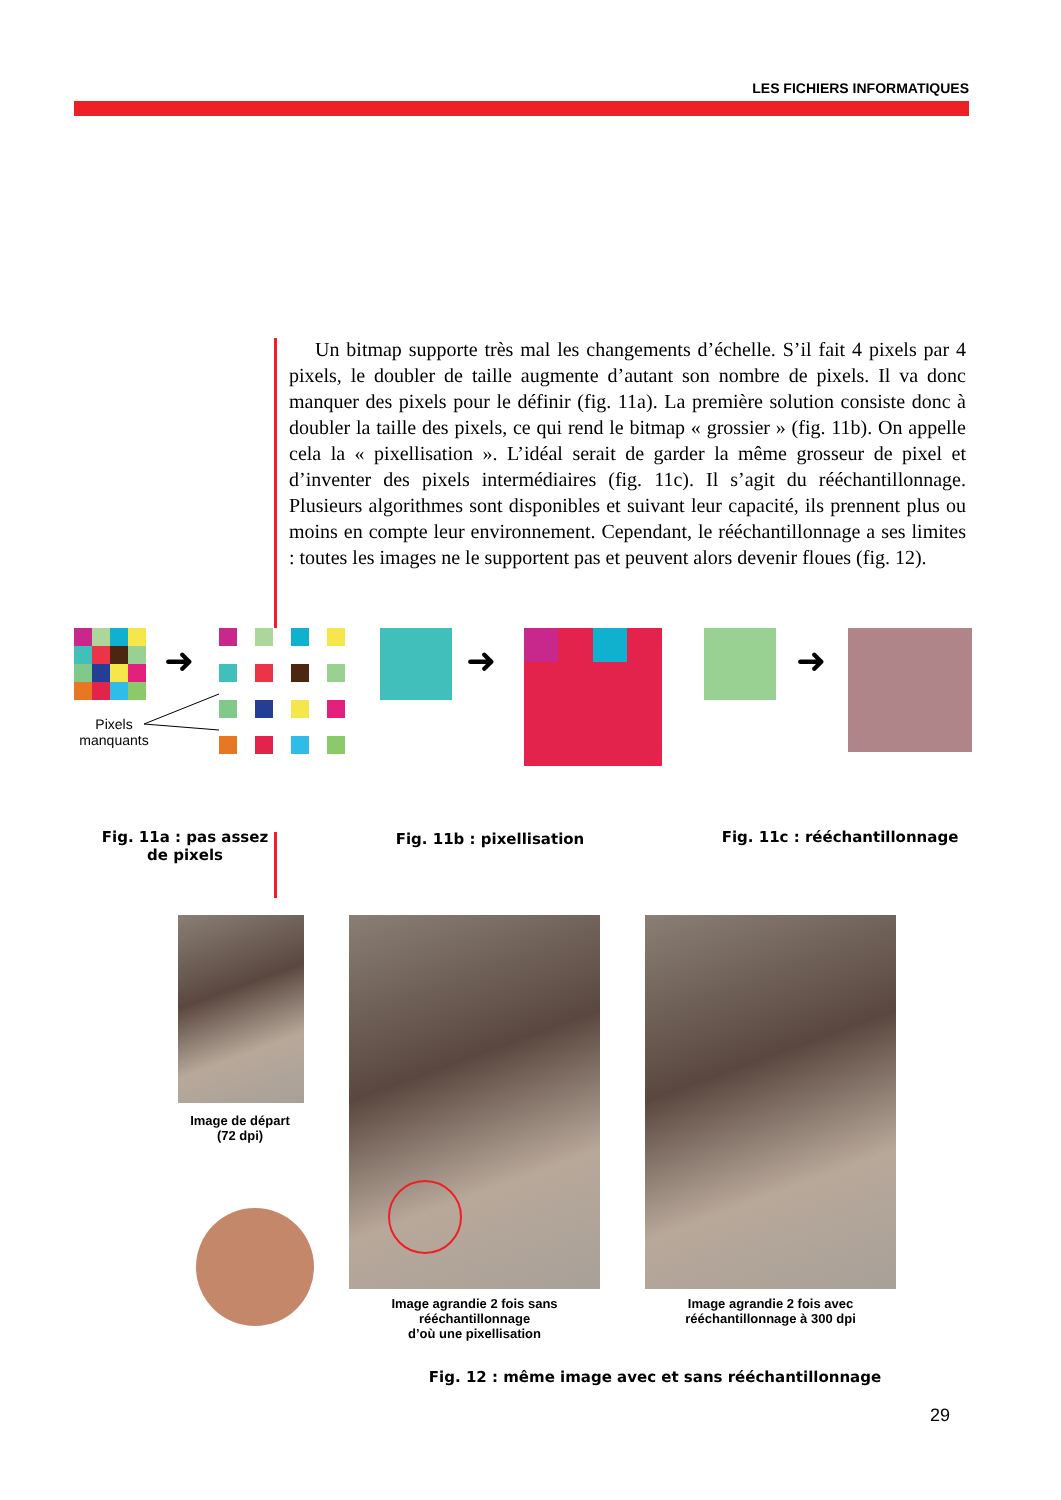LES FICHIERS INFORMATIQUES
Un bitmap supporte très mal les changements d’échelle. S’il fait 4 pixels par 4 pixels, le doubler de taille augmente d’autant son nombre de pixels. Il va donc manquer des pixels pour le définir (fig. 11a). La première solution consiste donc à doubler la taille des pixels, ce qui rend le bitmap « grossier » (fig. 11b). On appelle cela la « pixellisation ». L’idéal serait de garder la même grosseur de pixel et d’inventer des pixels intermédiaires (fig. 11c). Il s’agit du rééchantillonnage. Plusieurs algorithmes sont disponibles et suivant leur capacité, ils prennent plus ou moins en compte leur environnement. Cependant, le rééchantillonnage a ses limites : toutes les images ne le supportent pas et peuvent alors devenir floues (fig. 12).
➜
➜
➜
Pixels manquants
Fig. 11a : pas assez de pixels
Fig. 11b : pixellisation
Fig. 11c : rééchantillonnage
Image de départ
(72 dpi)
Image agrandie 2 fois sans rééchantillonnage
d’où une pixellisation
Image agrandie 2 fois avec rééchantillonnage à 300 dpi
Fig. 12 : même image avec et sans rééchantillonnage
29